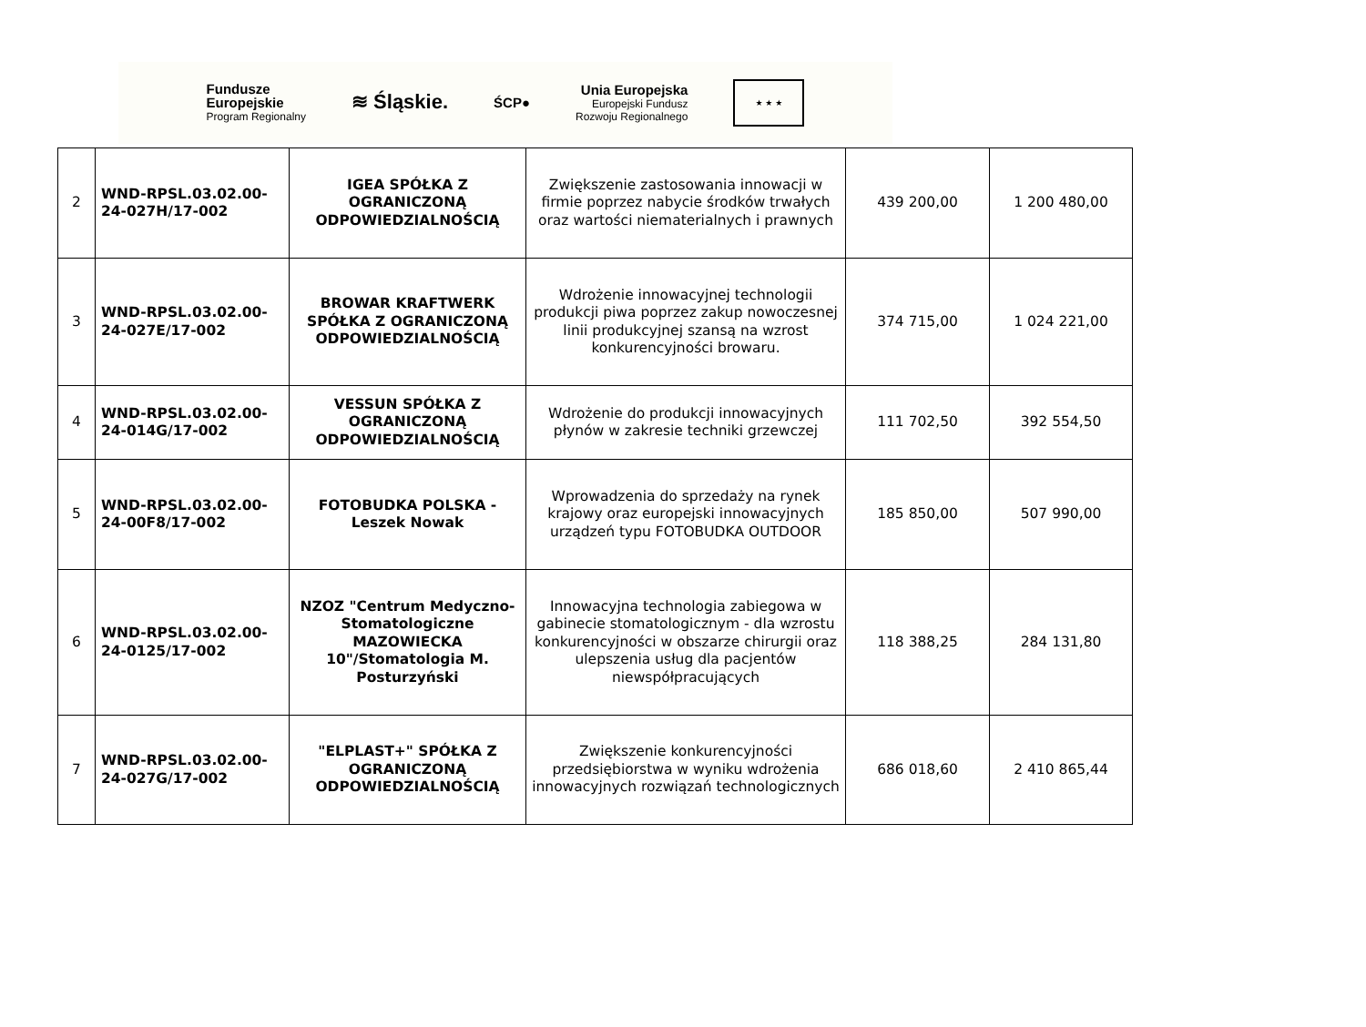Fundusze
Europejskie
Program Regionalny
≋ Śląskie.
ŚCP●
Unia Europejska
Europejski Fundusz
Rozwoju Regionalnego
★ ★ ★
| 2 | WND-RPSL.03.02.00-24-027H/17-002 | IGEA SPÓŁKA Z OGRANICZONĄ ODPOWIEDZIALNOŚCIĄ | Zwiększenie zastosowania innowacji w firmie poprzez nabycie środków trwałych oraz wartości niematerialnych i prawnych | 439 200,00 | 1 200 480,00 |
| 3 | WND-RPSL.03.02.00-24-027E/17-002 | BROWAR KRAFTWERK SPÓŁKA Z OGRANICZONĄ ODPOWIEDZIALNOŚCIĄ | Wdrożenie innowacyjnej technologii produkcji piwa poprzez zakup nowoczesnej linii produkcyjnej szansą na wzrost konkurencyjności browaru. | 374 715,00 | 1 024 221,00 |
| 4 | WND-RPSL.03.02.00-24-014G/17-002 | VESSUN SPÓŁKA Z OGRANICZONĄ ODPOWIEDZIALNOŚCIĄ | Wdrożenie do produkcji innowacyjnych płynów w zakresie techniki grzewczej | 111 702,50 | 392 554,50 |
| 5 | WND-RPSL.03.02.00-24-00F8/17-002 | FOTOBUDKA POLSKA - Leszek Nowak | Wprowadzenia do sprzedaży na rynek krajowy oraz europejski innowacyjnych urządzeń typu FOTOBUDKA OUTDOOR | 185 850,00 | 507 990,00 |
| 6 | WND-RPSL.03.02.00-24-0125/17-002 | NZOZ "Centrum Medyczno-Stomatologiczne MAZOWIECKA 10"/Stomatologia M. Posturzyński | Innowacyjna technologia zabiegowa w gabinecie stomatologicznym - dla wzrostu konkurencyjności w obszarze chirurgii oraz ulepszenia usług dla pacjentów niewspółpracujących | 118 388,25 | 284 131,80 |
| 7 | WND-RPSL.03.02.00-24-027G/17-002 | "ELPLAST+" SPÓŁKA Z OGRANICZONĄ ODPOWIEDZIALNOŚCIĄ | Zwiększenie konkurencyjności przedsiębiorstwa w wyniku wdrożenia innowacyjnych rozwiązań technologicznych | 686 018,60 | 2 410 865,44 |